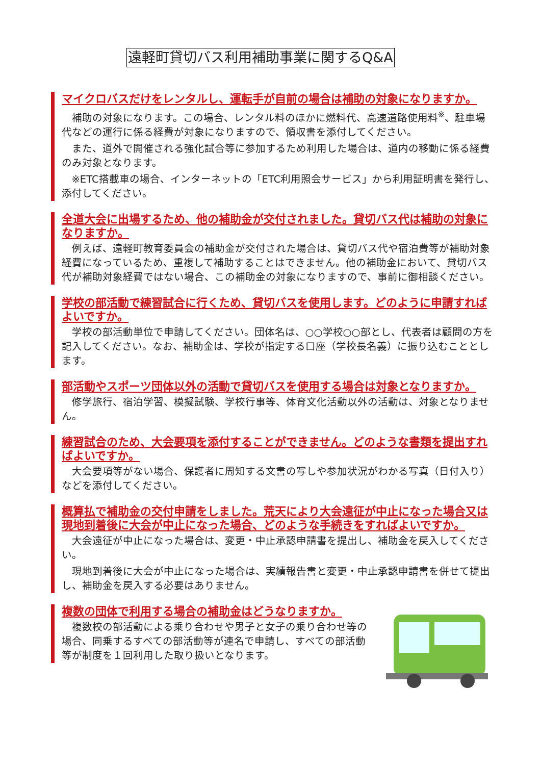遠軽町貸切バス利用補助事業に関するQ&A
マイクロバスだけをレンタルし、運転手が自前の場合は補助の対象になりますか。
補助の対象になります。この場合、レンタル料のほかに燃料代、高速道路使用料<sup>※</sup>、駐車場代などの運行に係る経費が対象になりますので、領収書を添付してください。
また、道外で開催される強化試合等に参加するため利用した場合は、道内の移動に係る経費のみ対象となります。
※ETC搭載車の場合、インターネットの「ETC利用照会サービス」から利用証明書を発行し、添付してください。
全道大会に出場するため、他の補助金が交付されました。貸切バス代は補助の対象になりますか。
例えば、遠軽町教育委員会の補助金が交付された場合は、貸切バス代や宿泊費等が補助対象経費になっているため、重複して補助することはできません。他の補助金において、貸切バス代が補助対象経費ではない場合、この補助金の対象になりますので、事前に御相談ください。
学校の部活動で練習試合に行くため、貸切バスを使用します。どのように申請すればよいですか。
学校の部活動単位で申請してください。団体名は、○○学校○○部とし、代表者は顧問の方を記入してください。なお、補助金は、学校が指定する口座（学校長名義）に振り込むこととします。
部活動やスポーツ団体以外の活動で貸切バスを使用する場合は対象となりますか。
修学旅行、宿泊学習、模擬試験、学校行事等、体育文化活動以外の活動は、対象となりません。
練習試合のため、大会要項を添付することができません。どのような書類を提出すればよいですか。
大会要項等がない場合、保護者に周知する文書の写しや参加状況がわかる写真（日付入り）などを添付してください。
概算払で補助金の交付申請をしました。荒天により大会遠征が中止になった場合又は現地到着後に大会が中止になった場合、どのような手続きをすればよいですか。
大会遠征が中止になった場合は、変更・中止承認申請書を提出し、補助金を戻入してください。
現地到着後に大会が中止になった場合は、実績報告書と変更・中止承認申請書を併せて提出し、補助金を戻入する必要はありません。
複数の団体で利用する場合の補助金はどうなりますか。
複数校の部活動による乗り合わせや男子と女子の乗り合わせ等の場合、同乗するすべての部活動等が連名で申請し、すべての部活動等が制度を１回利用した取り扱いとなります。